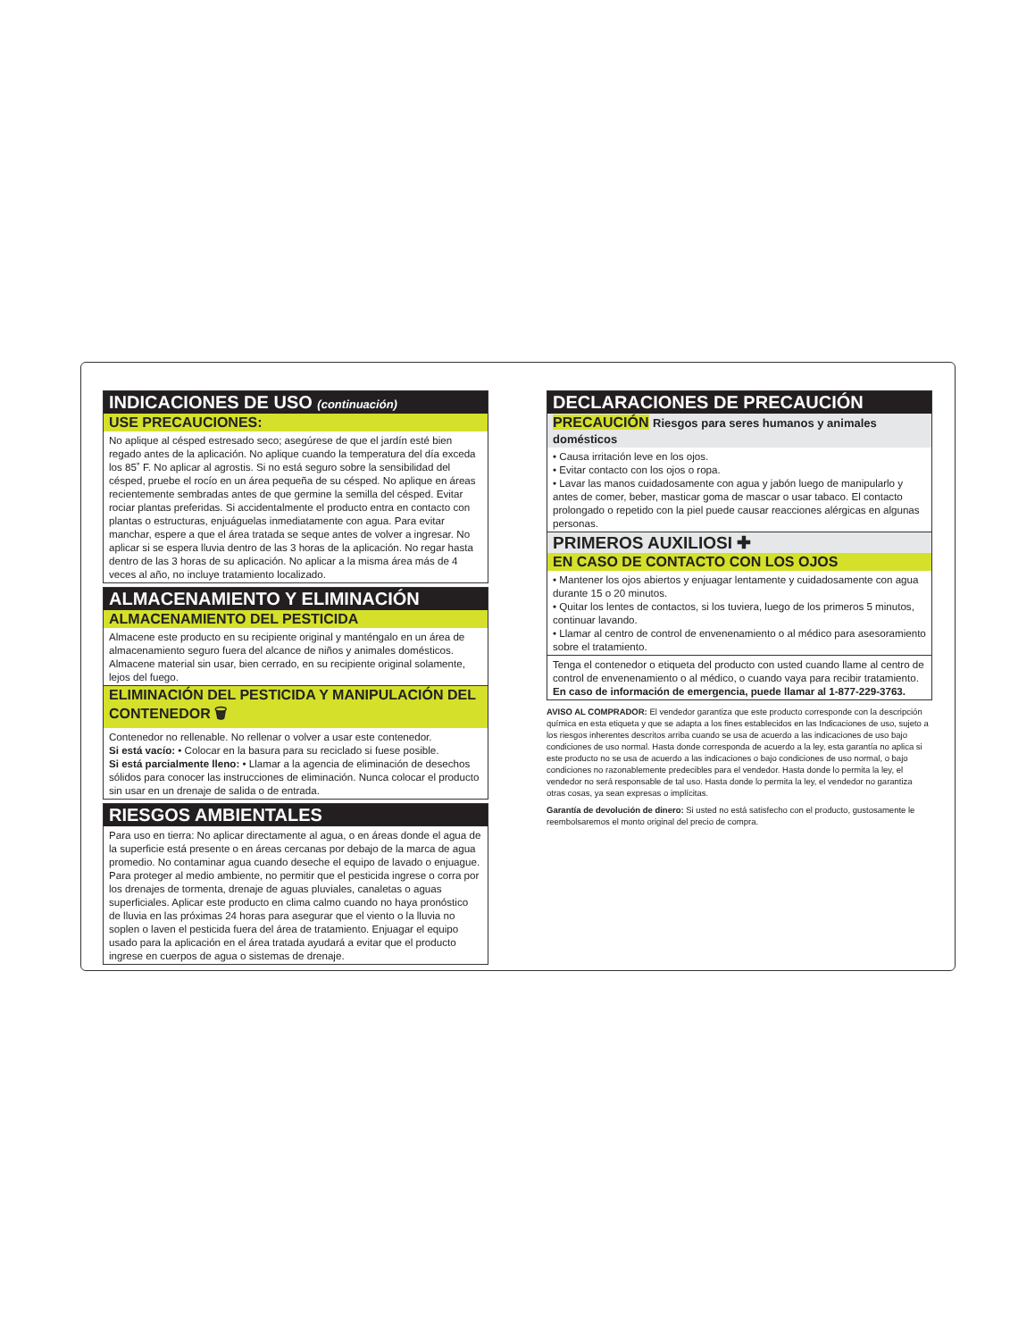INDICACIONES DE USO (continuación)
USE PRECAUCIONES:
No aplique al césped estresado seco; asegúrese de que el jardín esté bien regado antes de la aplicación. No aplique cuando la temperatura del día exceda los 85˚ F. No aplicar al agrostis. Si no está seguro sobre la sensibilidad del césped, pruebe el rocío en un área pequeña de su césped. No aplique en áreas recientemente sembradas antes de que germine la semilla del césped. Evitar rociar plantas preferidas. Si accidentalmente el producto entra en contacto con plantas o estructuras, enjuáguelas inmediatamente con agua. Para evitar manchar, espere a que el área tratada se seque antes de volver a ingresar. No aplicar si se espera lluvia dentro de las 3 horas de la aplicación. No regar hasta dentro de las 3 horas de su aplicación. No aplicar a la misma área más de 4 veces al año, no incluye tratamiento localizado.
ALMACENAMIENTO Y ELIMINACIÓN
ALMACENAMIENTO DEL PESTICIDA
Almacene este producto en su recipiente original y manténgalo en un área de almacenamiento seguro fuera del alcance de niños y animales domésticos. Almacene material sin usar, bien cerrado, en su recipiente original solamente, lejos del fuego.
ELIMINACIÓN DEL PESTICIDA Y MANIPULACIÓN DEL CONTENEDOR 🗑
Contenedor no rellenable. No rellenar o volver a usar este contenedor.
Si está vacío: • Colocar en la basura para su reciclado si fuese posible.
Si está parcialmente lleno: • Llamar a la agencia de eliminación de desechos sólidos para conocer las instrucciones de eliminación. Nunca colocar el producto sin usar en un drenaje de salida o de entrada.
RIESGOS AMBIENTALES
Para uso en tierra: No aplicar directamente al agua, o en áreas donde el agua de la superficie está presente o en áreas cercanas por debajo de la marca de agua promedio. No contaminar agua cuando deseche el equipo de lavado o enjuague. Para proteger al medio ambiente, no permitir que el pesticida ingrese o corra por los drenajes de tormenta, drenaje de aguas pluviales, canaletas o aguas superficiales. Aplicar este producto en clima calmo cuando no haya pronóstico de lluvia en las próximas 24 horas para asegurar que el viento o la lluvia no soplen o laven el pesticida fuera del área de tratamiento. Enjuagar el equipo usado para la aplicación en el área tratada ayudará a evitar que el producto ingrese en cuerpos de agua o sistemas de drenaje.
DECLARACIONES DE PRECAUCIÓN
PRECAUCIÓN Riesgos para seres humanos y animales domésticos
• Causa irritación leve en los ojos.
• Evitar contacto con los ojos o ropa.
• Lavar las manos cuidadosamente con agua y jabón luego de manipularlo y antes de comer, beber, masticar goma de mascar o usar tabaco. El contacto prolongado o repetido con la piel puede causar reacciones alérgicas en algunas personas.
PRIMEROS AUXILIOSI ✚
EN CASO DE CONTACTO CON LOS OJOS
• Mantener los ojos abiertos y enjuagar lentamente y cuidadosamente con agua durante 15 o 20 minutos.
• Quitar los lentes de contactos, si los tuviera, luego de los primeros 5 minutos, continuar lavando.
• Llamar al centro de control de envenenamiento o al médico para asesoramiento sobre el tratamiento.
Tenga el contenedor o etiqueta del producto con usted cuando llame al centro de control de envenenamiento o al médico, o cuando vaya para recibir tratamiento. En caso de información de emergencia, puede llamar al 1-877-229-3763.
AVISO AL COMPRADOR: El vendedor garantiza que este producto corresponde con la descripción química en esta etiqueta y que se adapta a los fines establecidos en las Indicaciones de uso, sujeto a los riesgos inherentes descritos arriba cuando se usa de acuerdo a las indicaciones de uso bajo condiciones de uso normal. Hasta donde corresponda de acuerdo a la ley, esta garantía no aplica si este producto no se usa de acuerdo a las indicaciones o bajo condiciones de uso normal, o bajo condiciones no razonablemente predecibles para el vendedor. Hasta donde lo permita la ley, el vendedor no será responsable de tal uso. Hasta donde lo permita la ley, el vendedor no garantiza otras cosas, ya sean expresas o implícitas.
Garantía de devolución de dinero: Si usted no está satisfecho con el producto, gustosamente le reembolsaremos el monto original del precio de compra.